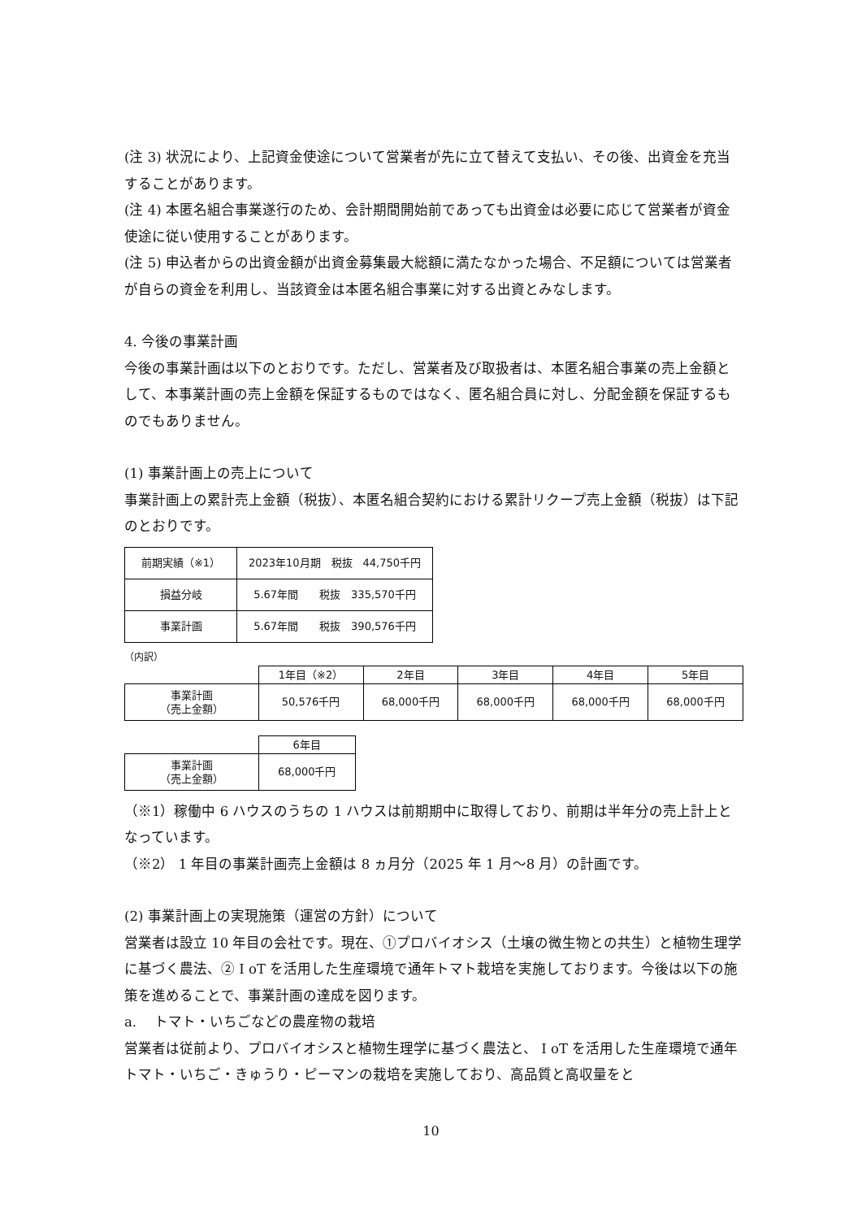(注 3) 状況により、上記資金使途について営業者が先に立て替えて支払い、その後、出資金を充当することがあります。
(注 4) 本匿名組合事業遂行のため、会計期間開始前であっても出資金は必要に応じて営業者が資金使途に従い使用することがあります。
(注 5) 申込者からの出資金額が出資金募集最大総額に満たなかった場合、不足額については営業者が自らの資金を利用し、当該資金は本匿名組合事業に対する出資とみなします。
4. 今後の事業計画
今後の事業計画は以下のとおりです。ただし、営業者及び取扱者は、本匿名組合事業の売上金額として、本事業計画の売上金額を保証するものではなく、匿名組合員に対し、分配金額を保証するものでもありません。
(1) 事業計画上の売上について
事業計画上の累計売上金額（税抜）、本匿名組合契約における累計リクープ売上金額（税抜）は下記のとおりです。
| 前期実績（※1） | 2023年10月期 税抜 44,750千円 |
| 損益分岐 | 5.67年間 税抜 335,570千円 |
| 事業計画 | 5.67年間 税抜 390,576千円 |
（内訳）
| | 1年目（※2） | 2年目 | 3年目 | 4年目 | 5年目 |
| --- | --- | --- | --- | --- | --- |
| 事業計画 （売上金額） | 50,576千円 | 68,000千円 | 68,000千円 | 68,000千円 | 68,000千円 |
| | 6年目 |
| --- | --- |
| 事業計画 （売上金額） | 68,000千円 |
（※1）稼働中 6 ハウスのうちの 1 ハウスは前期期中に取得しており、前期は半年分の売上計上となっています。
（※2） 1 年目の事業計画売上金額は 8 ヵ月分（2025 年 1 月～8 月）の計画です。
(2) 事業計画上の実現施策（運営の方針）について
営業者は設立 10 年目の会社です。現在、①プロバイオシス（土壌の微生物との共生）と植物生理学に基づく農法、② I oT を活用した生産環境で通年トマト栽培を実施しております。今後は以下の施策を進めることで、事業計画の達成を図ります。
a.　 トマト・いちごなどの農産物の栽培
営業者は従前より、プロバイオシスと植物生理学に基づく農法と、 I oT を活用した生産環境で通年トマト・いちご・きゅうり・ピーマンの栽培を実施しており、高品質と高収量をと
10